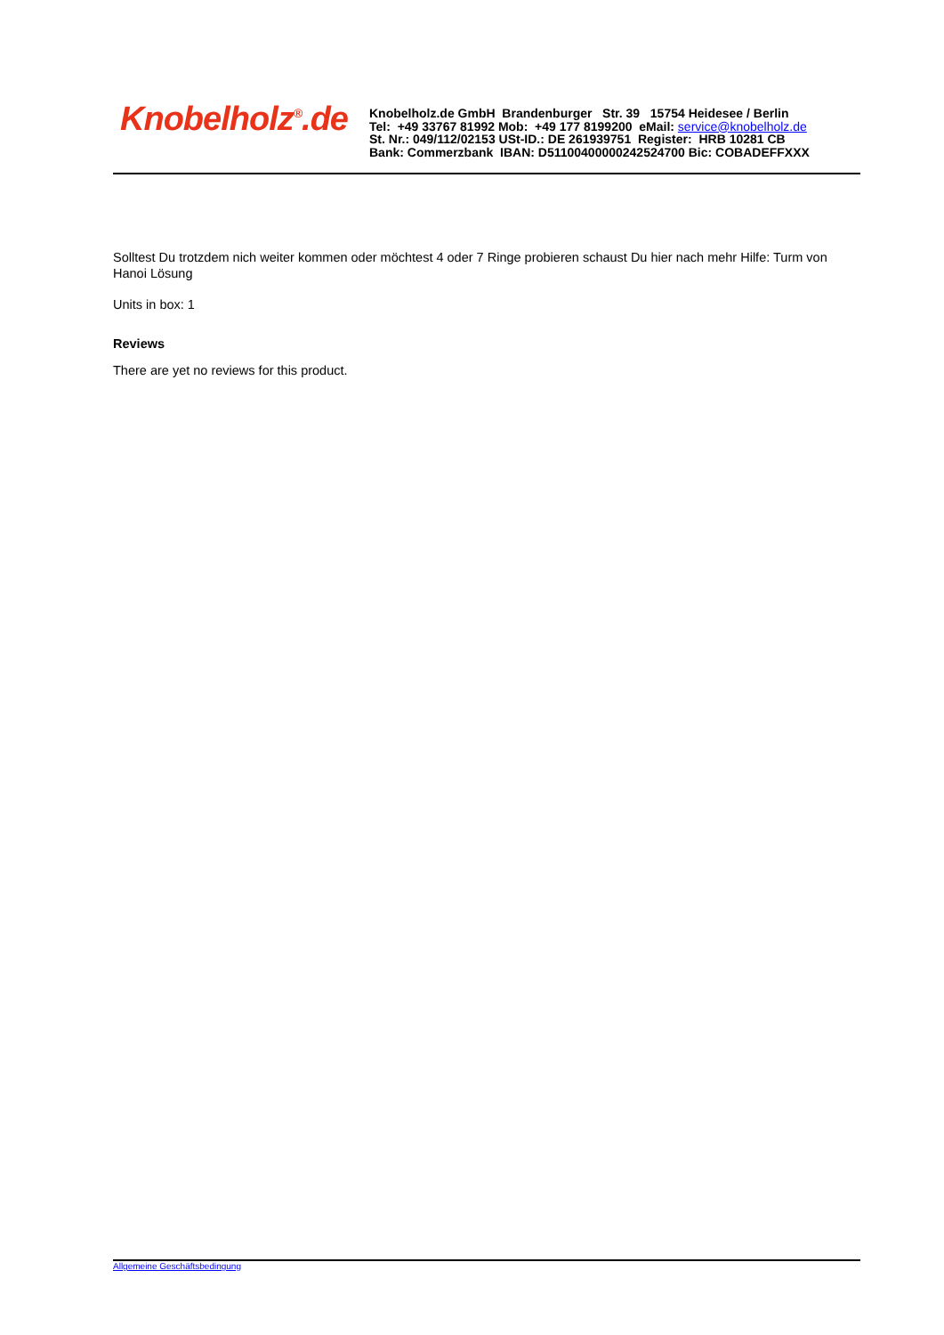Knobelholz<sup>®</sup>.de
Knobelholz.de GmbH Brandenburger Str. 39 15754 Heidesee / Berlin
Tel: +49 33767 81992 Mob: +49 177 8199200 eMail: service@knobelholz.de
St. Nr.: 049/112/02153 USt-ID.: DE 261939751 Register: HRB 10281 CB
Bank: Commerzbank IBAN: D51100400000242524700 Bic: COBADEFFXXX
Solltest Du trotzdem nich weiter kommen oder möchtest 4 oder 7 Ringe probieren schaust Du hier nach mehr Hilfe: Turm von Hanoi Lösung
Units in box: 1
Reviews
There are yet no reviews for this product.
Allgemeine Geschäftsbedingung